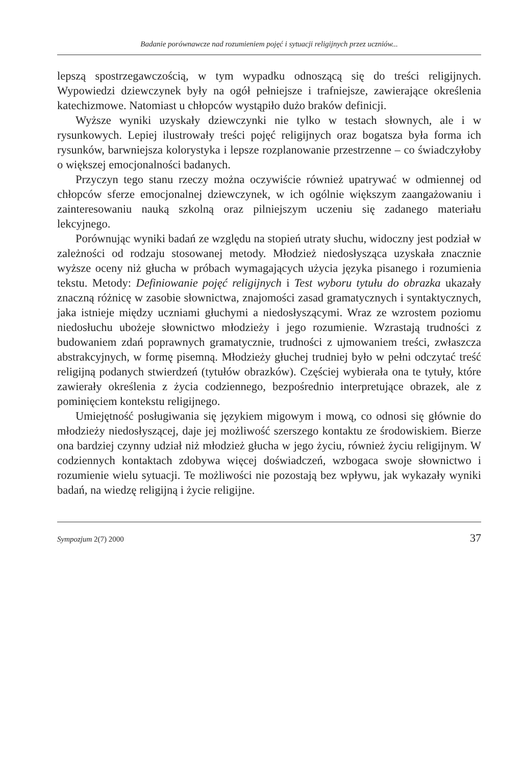Badanie porównawcze nad rozumieniem pojęć i sytuacji religijnych przez uczniów...
lepszą spostrzegawczością, w tym wypadku odnoszącą się do treści religijnych. Wypowiedzi dziewczynek były na ogół pełniejsze i trafniejsze, zawierające określenia katechizmowe. Natomiast u chłopców wystąpiło dużo braków definicji.
Wyższe wyniki uzyskały dziewczynki nie tylko w testach słownych, ale i w rysunkowych. Lepiej ilustrowały treści pojęć religijnych oraz bogatsza była forma ich rysunków, barwniejsza kolorystyka i lepsze rozplanowanie przestrzenne – co świadczyłoby o większej emocjonalności badanych.
Przyczyn tego stanu rzeczy można oczywiście również upatrywać w odmiennej od chłopców sferze emocjonalnej dziewczynek, w ich ogólnie większym zaangażowaniu i zainteresowaniu nauką szkolną oraz pilniejszym uczeniu się zadanego materiału lekcyjnego.
Porównując wyniki badań ze względu na stopień utraty słuchu, widoczny jest podział w zależności od rodzaju stosowanej metody. Młodzież niedosłysząca uzyskała znacznie wyższe oceny niż głucha w próbach wymagających użycia języka pisanego i rozumienia tekstu. Metody: Definiowanie pojęć religijnych i Test wyboru tytułu do obrazka ukazały znaczną różnicę w zasobie słownictwa, znajomości zasad gramatycznych i syntaktycznych, jaka istnieje między uczniami głuchymi a niedosłyszącymi. Wraz ze wzrostem poziomu niedosłuchu ubożeje słownictwo młodzieży i jego rozumienie. Wzrastają trudności z budowaniem zdań poprawnych gramatycznie, trudności z ujmowaniem treści, zwłaszcza abstrakcyjnych, w formę pisemną. Młodzieży głuchej trudniej było w pełni odczytać treść religijną podanych stwierdzeń (tytułów obrazków). Częściej wybierała ona te tytuły, które zawierały określenia z życia codziennego, bezpośrednio interpretujące obrazek, ale z pominięciem kontekstu religijnego.
Umiejętność posługiwania się językiem migowym i mową, co odnosi się głównie do młodzieży niedosłyszącej, daje jej możliwość szerszego kontaktu ze środowiskiem. Bierze ona bardziej czynny udział niż młodzież głucha w jego życiu, również życiu religijnym. W codziennych kontaktach zdobywa więcej doświadczeń, wzbogaca swoje słownictwo i rozumienie wielu sytuacji. Te możliwości nie pozostają bez wpływu, jak wykazały wyniki badań, na wiedzę religijną i życie religijne.
Sympozjum 2(7) 2000 37